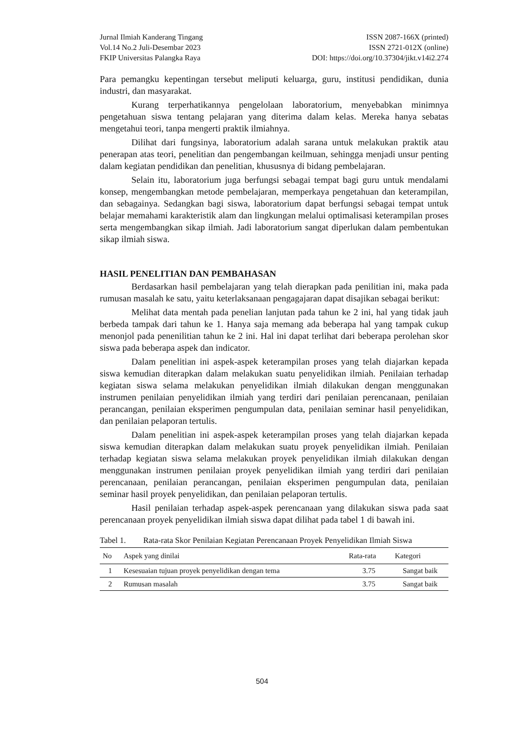Jurnal Ilmiah Kanderang Tingang
Vol.14 No.2 Juli-Desembar 2023
FKIP Universitas Palangka Raya
ISSN 2087-166X (printed)
ISSN 2721-012X (online)
DOI: https://doi.org/10.37304/jikt.v14i2.274
Para pemangku kepentingan tersebut meliputi keluarga, guru, institusi pendidikan, dunia industri, dan masyarakat.
Kurang terperhatikannya pengelolaan laboratorium, menyebabkan minimnya pengetahuan siswa tentang pelajaran yang diterima dalam kelas. Mereka hanya sebatas mengetahui teori, tanpa mengerti praktik ilmiahnya.
Dilihat dari fungsinya, laboratorium adalah sarana untuk melakukan praktik atau penerapan atas teori, penelitian dan pengembangan keilmuan, sehingga menjadi unsur penting dalam kegiatan pendidikan dan penelitian, khususnya di bidang pembelajaran.
Selain itu, laboratorium juga berfungsi sebagai tempat bagi guru untuk mendalami konsep, mengembangkan metode pembelajaran, memperkaya pengetahuan dan keterampilan, dan sebagainya. Sedangkan bagi siswa, laboratorium dapat berfungsi sebagai tempat untuk belajar memahami karakteristik alam dan lingkungan melalui optimalisasi keterampilan proses serta mengembangkan sikap ilmiah. Jadi laboratorium sangat diperlukan dalam pembentukan sikap ilmiah siswa.
HASIL PENELITIAN DAN PEMBAHASAN
Berdasarkan hasil pembelajaran yang telah dierapkan pada penilitian ini, maka pada rumusan masalah ke satu, yaitu keterlaksanaan pengagajaran dapat disajikan sebagai berikut:
Melihat data mentah pada penelian lanjutan pada tahun ke 2 ini, hal yang tidak jauh berbeda tampak dari tahun ke 1. Hanya saja memang ada beberapa hal yang tampak cukup menonjol pada penenilitian tahun ke 2 ini. Hal ini dapat terlihat dari beberapa perolehan skor siswa pada beberapa aspek dan indicator.
Dalam penelitian ini aspek-aspek keterampilan proses yang telah diajarkan kepada siswa kemudian diterapkan dalam melakukan suatu penyelidikan ilmiah. Penilaian terhadap kegiatan siswa selama melakukan penyelidikan ilmiah dilakukan dengan menggunakan instrumen penilaian penyelidikan ilmiah yang terdiri dari penilaian perencanaan, penilaian perancangan, penilaian eksperimen pengumpulan data, penilaian seminar hasil penyelidikan, dan penilaian pelaporan tertulis.
Dalam penelitian ini aspek-aspek keterampilan proses yang telah diajarkan kepada siswa kemudian diterapkan dalam melakukan suatu proyek penyelidikan ilmiah. Penilaian terhadap kegiatan siswa selama melakukan proyek penyelidikan ilmiah dilakukan dengan menggunakan instrumen penilaian proyek penyelidikan ilmiah yang terdiri dari penilaian perencanaan, penilaian perancangan, penilaian eksperimen pengumpulan data, penilaian seminar hasil proyek penyelidikan, dan penilaian pelaporan tertulis.
Hasil penilaian terhadap aspek-aspek perencanaan yang dilakukan siswa pada saat perencanaan proyek penyelidikan ilmiah siswa dapat dilihat pada tabel 1 di bawah ini.
Tabel 1. Rata-rata Skor Penilaian Kegiatan Perencanaan Proyek Penyelidikan Ilmiah Siswa
| No | Aspek yang dinilai | Rata-rata | Kategori |
| --- | --- | --- | --- |
| 1 | Kesesuaian tujuan proyek penyelidikan dengan tema | 3.75 | Sangat baik |
| 2 | Rumusan masalah | 3.75 | Sangat baik |
504